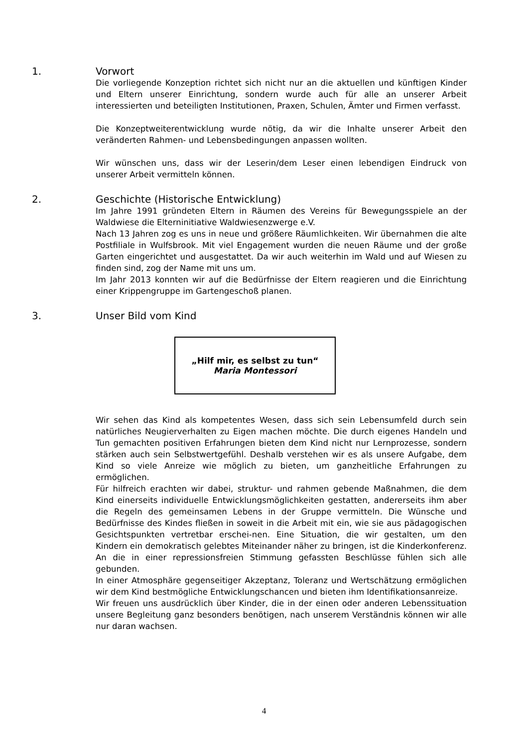1. Vorwort
Die vorliegende Konzeption richtet sich nicht nur an die aktuellen und künftigen Kinder und Eltern unserer Einrichtung, sondern wurde auch für alle an unserer Arbeit interessierten und beteiligten Institutionen, Praxen, Schulen, Ämter und Firmen verfasst.
Die Konzeptweiterentwicklung wurde nötig, da wir die Inhalte unserer Arbeit den veränderten Rahmen- und Lebensbedingungen anpassen wollten.
Wir wünschen uns, dass wir der Leserin/dem Leser einen lebendigen Eindruck von unserer Arbeit vermitteln können.
2. Geschichte (Historische Entwicklung)
Im Jahre 1991 gründeten Eltern in Räumen des Vereins für Bewegungsspiele an der Waldwiese die Elterninitiative Waldwiesenzwerge e.V.
Nach 13 Jahren zog es uns in neue und größere Räumlichkeiten. Wir übernahmen die alte Postfiliale in Wulfsbrook. Mit viel Engagement wurden die neuen Räume und der große Garten eingerichtet und ausgestattet. Da wir auch weiterhin im Wald und auf Wiesen zu finden sind, zog der Name mit uns um.
Im Jahr 2013 konnten wir auf die Bedürfnisse der Eltern reagieren und die Einrichtung einer Krippengruppe im Gartengeschoß planen.
3. Unser Bild vom Kind
„Hilf mir, es selbst zu tun“
Maria Montessori
Wir sehen das Kind als kompetentes Wesen, dass sich sein Lebensumfeld durch sein natürliches Neugierverhalten zu Eigen machen möchte. Die durch eigenes Handeln und Tun gemachten positiven Erfahrungen bieten dem Kind nicht nur Lernprozesse, sondern stärken auch sein Selbstwertgefühl. Deshalb verstehen wir es als unsere Aufgabe, dem Kind so viele Anreize wie möglich zu bieten, um ganzheitliche Erfahrungen zu ermöglichen.
Für hilfreich erachten wir dabei, struktur- und rahmen gebende Maßnahmen, die dem Kind einerseits individuelle Entwicklungsmöglichkeiten gestatten, andererseits ihm aber die Regeln des gemeinsamen Lebens in der Gruppe vermitteln. Die Wünsche und Bedürfnisse des Kindes fließen in soweit in die Arbeit mit ein, wie sie aus pädagogischen Gesichtspunkten vertretbar erschei-nen. Eine Situation, die wir gestalten, um den Kindern ein demokratisch gelebtes Miteinander näher zu bringen, ist die Kinderkonferenz. An die in einer repressionsfreien Stimmung gefassten Beschlüsse fühlen sich alle gebunden.
In einer Atmosphäre gegenseitiger Akzeptanz, Toleranz und Wertschätzung ermöglichen wir dem Kind bestmögliche Entwicklungschancen und bieten ihm Identifikationsanreize.
Wir freuen uns ausdrücklich über Kinder, die in der einen oder anderen Lebenssituation unsere Begleitung ganz besonders benötigen, nach unserem Verständnis können wir alle nur daran wachsen.
4